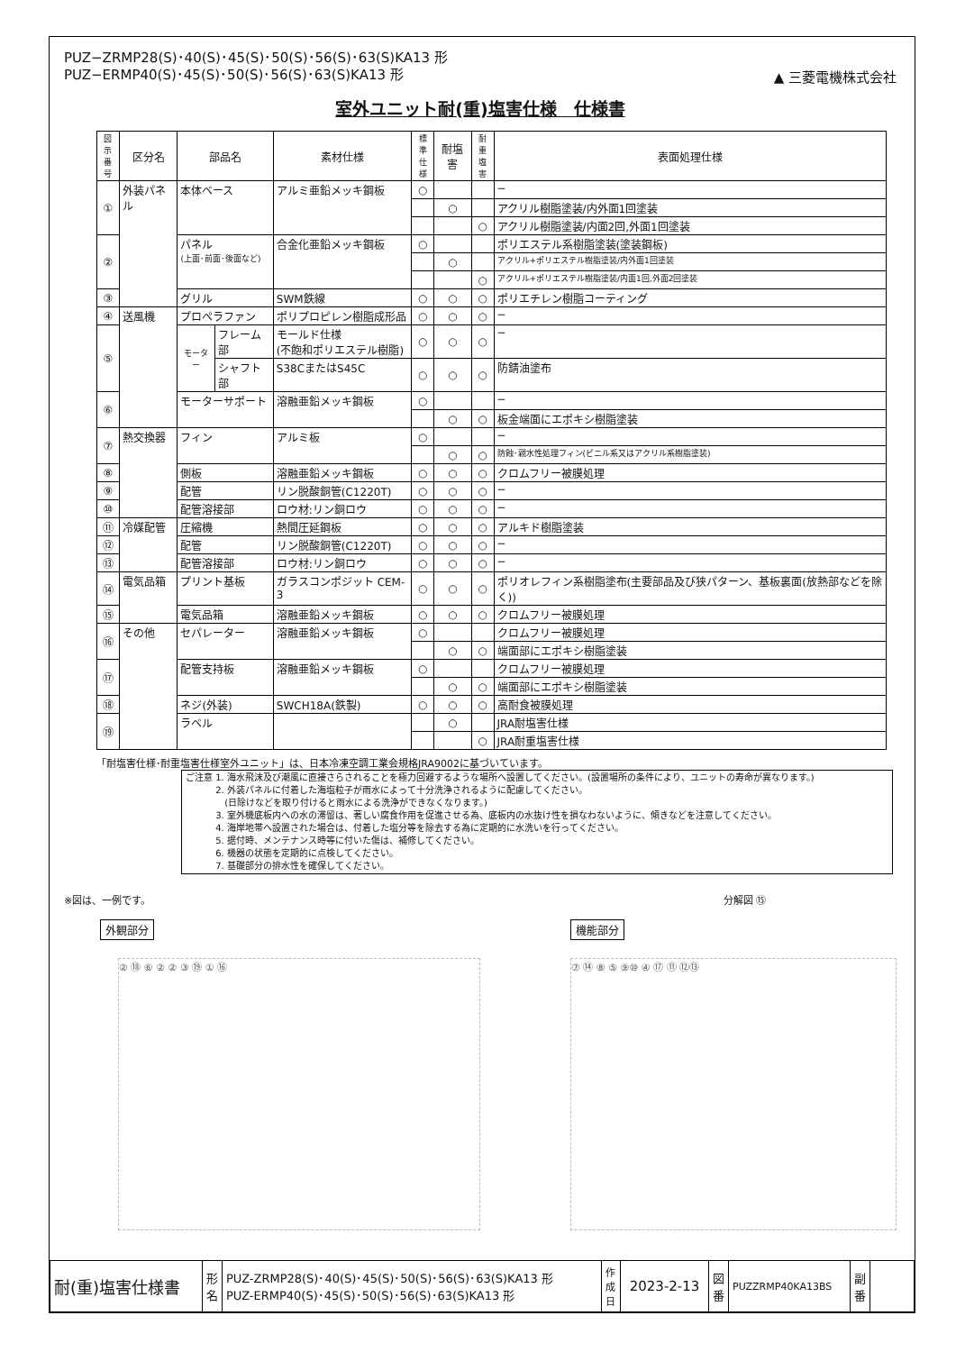PUZ−ZRMP28(S)･40(S)･45(S)･50(S)･56(S)･63(S)KA13 形
PUZ−ERMP40(S)･45(S)･50(S)･56(S)･63(S)KA13 形
▲ 三菱電機株式会社
室外ユニット耐(重)塩害仕様　仕様書
| 図示 番号 | 区分名 | 部品名 | | 素材仕様 | 標準 仕様 | 耐塩害 | 耐重 塩害 | 表面処理仕様 |
| --- | --- | --- | --- | --- | --- | --- | --- | --- |
| ① | 外装パネル | 本体ベース | | アルミ亜鉛メッキ鋼板 | ○ | | | − |
| | | | | | | ○ | | アクリル樹脂塗装/内外面1回塗装 |
| | | | | | | | ○ | アクリル樹脂塗装/内面2回,外面1回塗装 |
| ② | | パネル (上面･前面･後面など) | | 合金化亜鉛メッキ鋼板 | ○ | | | ポリエステル系樹脂塗装(塗装鋼板) |
| | | | | | | ○ | | アクリル+ポリエステル樹脂塗装/内外面1回塗装 |
| | | | | | | | ○ | アクリル+ポリエステル樹脂塗装/内面1回,外面2回塗装 |
| ③ | | グリル | | SWM鉄線 | ○ | ○ | ○ | ポリエチレン樹脂コーティング |
| ④ | 送風機 | プロペラファン | | ポリプロピレン樹脂成形品 | ○ | ○ | ○ | − |
| ⑤ | | モーター | フレーム部 | モールド仕様 (不飽和ポリエステル樹脂) | ○ | ○ | ○ | − |
| | | | シャフト部 | S38CまたはS45C | ○ | ○ | ○ | 防錆油塗布 |
| ⑥ | | モーターサポート | | 溶融亜鉛メッキ鋼板 | ○ | | | − |
| | | | | | | ○ | ○ | 板金端面にエポキシ樹脂塗装 |
| ⑦ | 熱交換器 | フィン | | アルミ板 | ○ | | | − |
| | | | | | | ○ | ○ | 防蝕･親水性処理フィン(ビニル系又はアクリル系樹脂塗装) |
| ⑧ | | 側板 | | 溶融亜鉛メッキ鋼板 | ○ | ○ | ○ | クロムフリー被膜処理 |
| ⑨ | | 配管 | | リン脱酸銅管(C1220T) | ○ | ○ | ○ | − |
| ⑩ | | 配管溶接部 | | ロウ材:リン銅ロウ | ○ | ○ | ○ | − |
| ⑪ | 冷媒配管 | 圧縮機 | | 熱間圧延鋼板 | ○ | ○ | ○ | アルキド樹脂塗装 |
| ⑫ | | 配管 | | リン脱酸銅管(C1220T) | ○ | ○ | ○ | − |
| ⑬ | | 配管溶接部 | | ロウ材:リン銅ロウ | ○ | ○ | ○ | − |
| ⑭ | 電気品箱 | プリント基板 | | ガラスコンポジット CEM-3 | ○ | ○ | ○ | ポリオレフィン系樹脂塗布(主要部品及び狭パターン、基板裏面(放熱部などを除く)) |
| ⑮ | | 電気品箱 | | 溶融亜鉛メッキ鋼板 | ○ | ○ | ○ | クロムフリー被膜処理 |
| ⑯ | その他 | セパレーター | | 溶融亜鉛メッキ鋼板 | ○ | | | クロムフリー被膜処理 |
| | | | | | | ○ | ○ | 端面部にエポキシ樹脂塗装 |
| ⑰ | | 配管支持板 | | 溶融亜鉛メッキ鋼板 | ○ | | | クロムフリー被膜処理 |
| | | | | | | ○ | ○ | 端面部にエポキシ樹脂塗装 |
| ⑱ | | ネジ(外装) | | SWCH18A(鉄製) | ○ | ○ | ○ | 高耐食被膜処理 |
| ⑲ | | ラベル | | | | ○ | | JRA耐塩害仕様 |
| | | | | | | | ○ | JRA耐重塩害仕様 |
「耐塩害仕様･耐重塩害仕様室外ユニット」は、日本冷凍空調工業会規格JRA9002に基づいています。
ご注意 1. 海水飛沫及び潮風に直接さらされることを極力回避するような場所へ設置してください。(設置場所の条件により、ユニットの寿命が異なります。)
　　　 2. 外装パネルに付着した海塩粒子が雨水によって十分洗浄されるように配慮してください。
　　　 　(日除けなどを取り付けると雨水による洗浄ができなくなります。)
　　　 3. 室外機底板内への水の滞留は、著しい腐食作用を促進させる為、底板内の水抜け性を損なわないように、傾きなどを注意してください。
　　　 4. 海岸地帯へ設置された場合は、付着した塩分等を除去する為に定期的に水洗いを行ってください。
　　　 5. 据付時、メンテナンス時等に付いた傷は、補修してください。
　　　 6. 機器の状態を定期的に点検してください。
　　　 7. 基礎部分の排水性を確保してください。
※図は、一例です。
外観部分
② ⑱ ⑥ ② ② ③ ⑲ ① ⑯
分解図 ⑮
機能部分
⑦ ⑭ ⑧ ⑤ ⑨⑩ ④ ⑰ ⑪ ⑫⑬
| 耐(重)塩害仕様書 | 形 名 | PUZ-ZRMP28(S)･40(S)･45(S)･50(S)･56(S)･63(S)KA13 形 PUZ-ERMP40(S)･45(S)･50(S)･56(S)･63(S)KA13 形 | 作成日 | 2023-2-13 | 図 番 | PUZZRMP40KA13BS | 副 番 | |